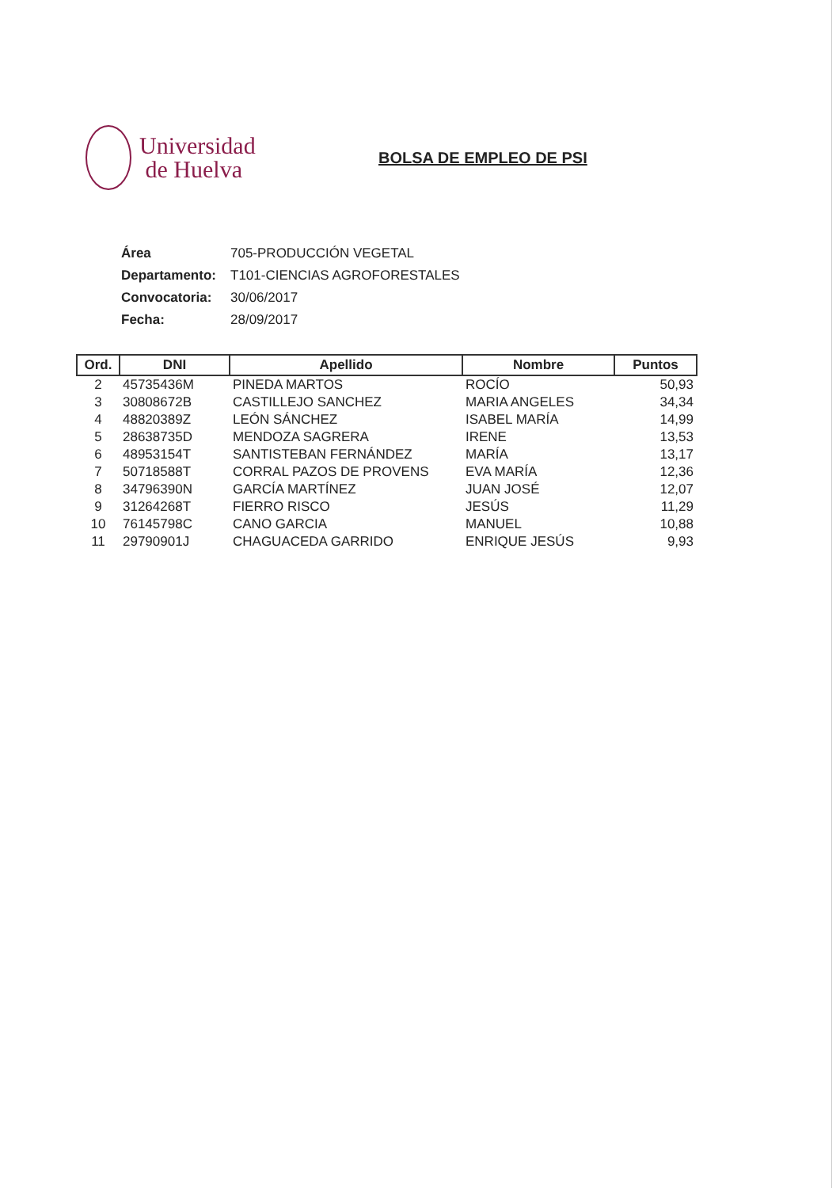Universidad
de Huelva
BOLSA DE EMPLEO DE PSI
Área 705-PRODUCCIÓN VEGETAL
Departamento: T101-CIENCIAS AGROFORESTALES
Convocatoria: 30/06/2017
Fecha: 28/09/2017
| Ord. | DNI | Apellido | Nombre | Puntos |
| --- | --- | --- | --- | --- |
| 2 | 45735436M | PINEDA MARTOS | ROCÍO | 50,93 |
| 3 | 30808672B | CASTILLEJO SANCHEZ | MARIA ANGELES | 34,34 |
| 4 | 48820389Z | LEÓN SÁNCHEZ | ISABEL MARÍA | 14,99 |
| 5 | 28638735D | MENDOZA SAGRERA | IRENE | 13,53 |
| 6 | 48953154T | SANTISTEBAN FERNÁNDEZ | MARÍA | 13,17 |
| 7 | 50718588T | CORRAL PAZOS DE PROVENS | EVA MARÍA | 12,36 |
| 8 | 34796390N | GARCÍA MARTÍNEZ | JUAN JOSÉ | 12,07 |
| 9 | 31264268T | FIERRO RISCO | JESÚS | 11,29 |
| 10 | 76145798C | CANO GARCIA | MANUEL | 10,88 |
| 11 | 29790901J | CHAGUACEDA GARRIDO | ENRIQUE JESÚS | 9,93 |